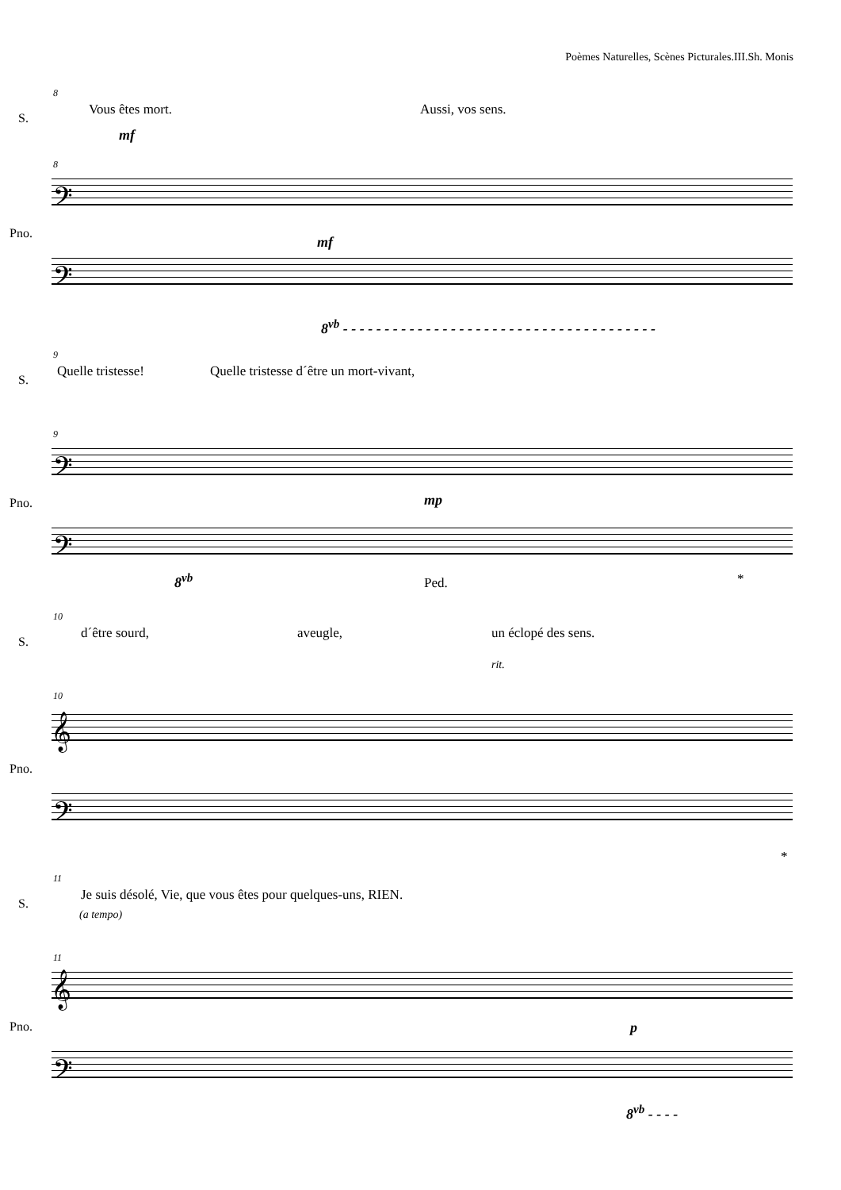Poèmes Naturelles, Scènes Picturales.III.Sh. Monis
8
S.
Vous êtes mort. Aussi, vos sens.
mf
8
𝄢
Pno.
mf
𝄢
8<sup>vb</sup> - - - - - - - - - - - - - - - - - - - - - - - - - - - - - - - - - - - - - -
9
S.
Quelle tristesse! Quelle tristesse d´être un mort-vivant,
9
𝄢
Pno. mp
𝄢
8<sup>vb</sup> Ped. *
10
S.
d´être sourd, aveugle, un éclopé des sens.
rit.
10
𝄞
Pno.
𝄢
*
11
S.
Je suis désolé, Vie, que vous êtes pour quelques-uns, RIEN.
(a tempo)
11
𝄞
Pno. p
𝄢
8<sup>vb</sup> - - - -